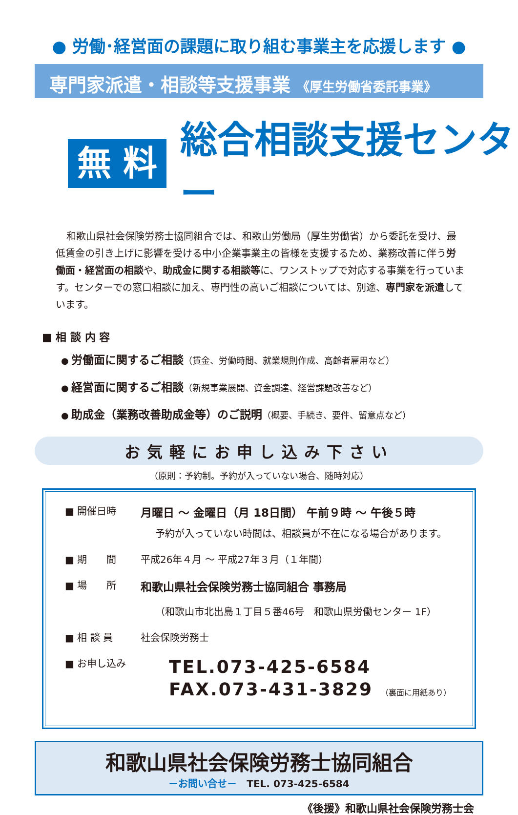● 労働･経営面の課題に取り組む事業主を応援します ●
専門家派遣・相談等支援事業 《厚生労働省委託事業》
無 料
総合相談支援センター
和歌山県社会保険労務士協同組合では、和歌山労働局（厚生労働省）から委託を受け、最低賃金の引き上げに影響を受ける中小企業事業主の皆様を支援するため、業務改善に伴う労働面・経営面の相談や、助成金に関する相談等に、ワンストップで対応する事業を行っています。センターでの窓口相談に加え、専門性の高いご相談については、別途、専門家を派遣しています。
■ 相 談 内 容
● 労働面に関するご相談（賃金、労働時間、就業規則作成、高齢者雇用など）
● 経営面に関するご相談（新規事業展開、資金調達、経営課題改善など）
● 助成金（業務改善助成金等）のご説明（概要、手続き、要件、留意点など）
お気軽にお申し込み下さい
（原則：予約制。予約が入っていない場合、随時対応）
■ 開催日時
月曜日 ～ 金曜日（月 18日間） 午前９時 ～ 午後５時
予約が入っていない時間は、相談員が不在になる場合があります。
■ 期　　間 平成26年４月 ～ 平成27年３月（１年間）
■ 場　　所
和歌山県社会保険労務士協同組合 事務局
（和歌山市北出島１丁目５番46号　和歌山県労働センター 1F）
■ 相 談 員 社会保険労務士
■ お申し込み
TEL.073-425-6584
FAX.073-431-3829 （裏面に用紙あり）
和歌山県社会保険労務士協同組合
－お問い合せ－　TEL. 073-425-6584
《後援》和歌山県社会保険労務士会